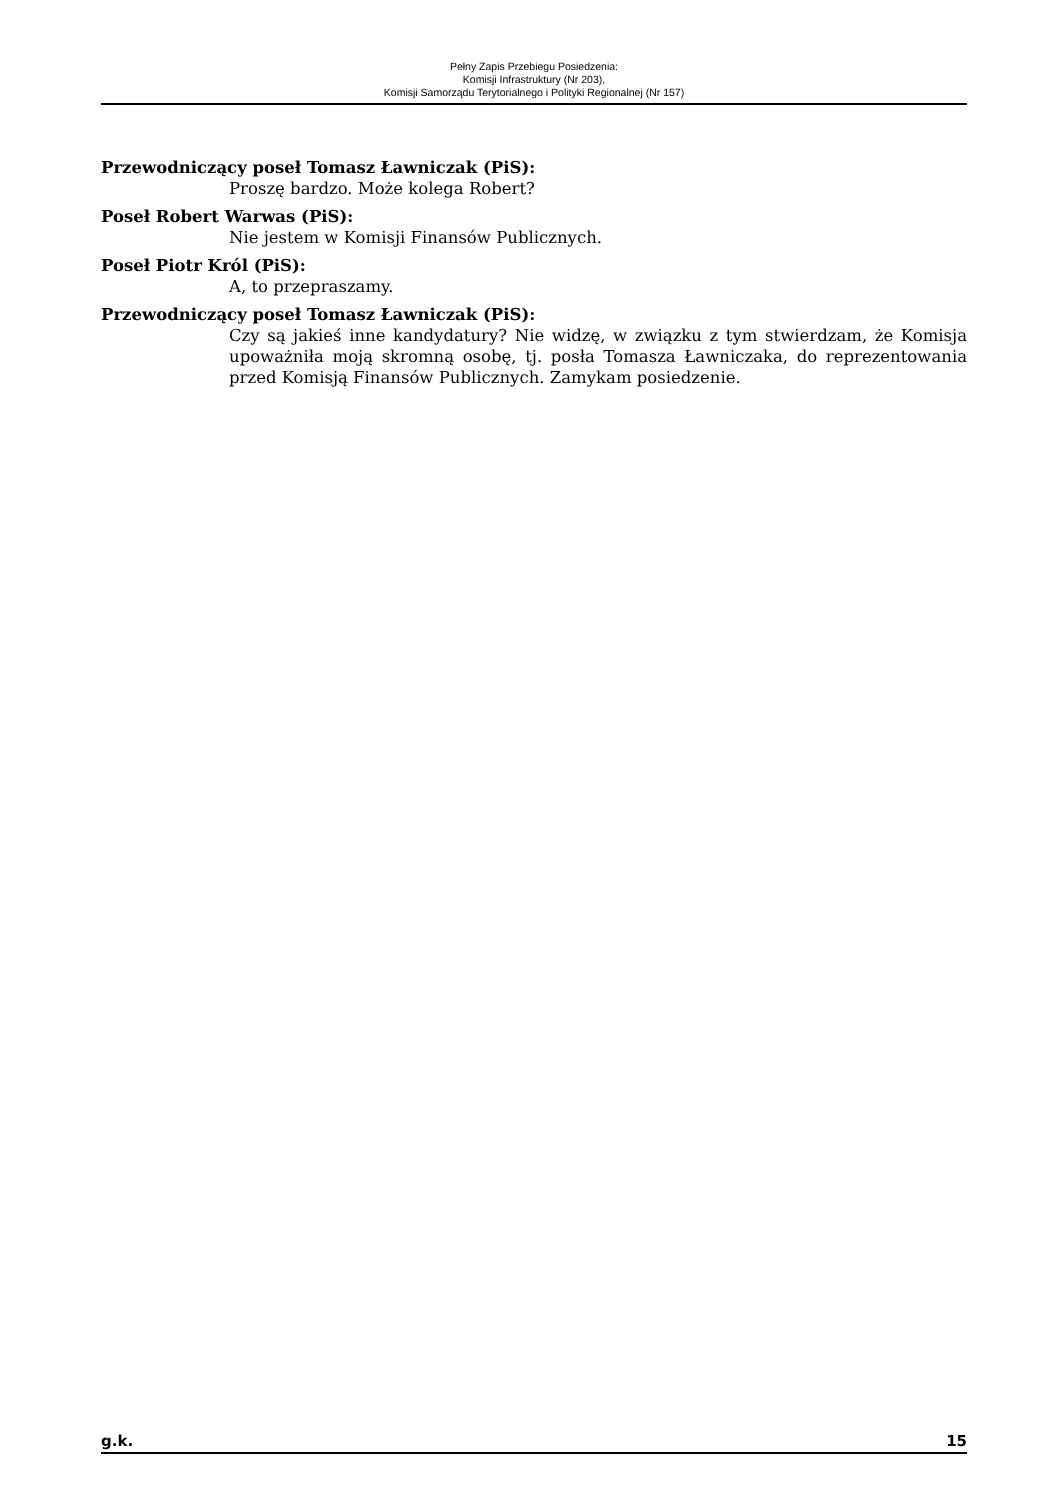Pełny Zapis Przebiegu Posiedzenia:
Komisji Infrastruktury (Nr 203),
Komisji Samorządu Terytorialnego i Polityki Regionalnej (Nr 157)
Przewodniczący poseł Tomasz Ławniczak (PiS):
Proszę bardzo. Może kolega Robert?
Poseł Robert Warwas (PiS):
Nie jestem w Komisji Finansów Publicznych.
Poseł Piotr Król (PiS):
A, to przepraszamy.
Przewodniczący poseł Tomasz Ławniczak (PiS):
Czy są jakieś inne kandydatury? Nie widzę, w związku z tym stwierdzam, że Komisja upoważniła moją skromną osobę, tj. posła Tomasza Ławniczaka, do reprezentowania przed Komisją Finansów Publicznych. Zamykam posiedzenie.
g.k. 15